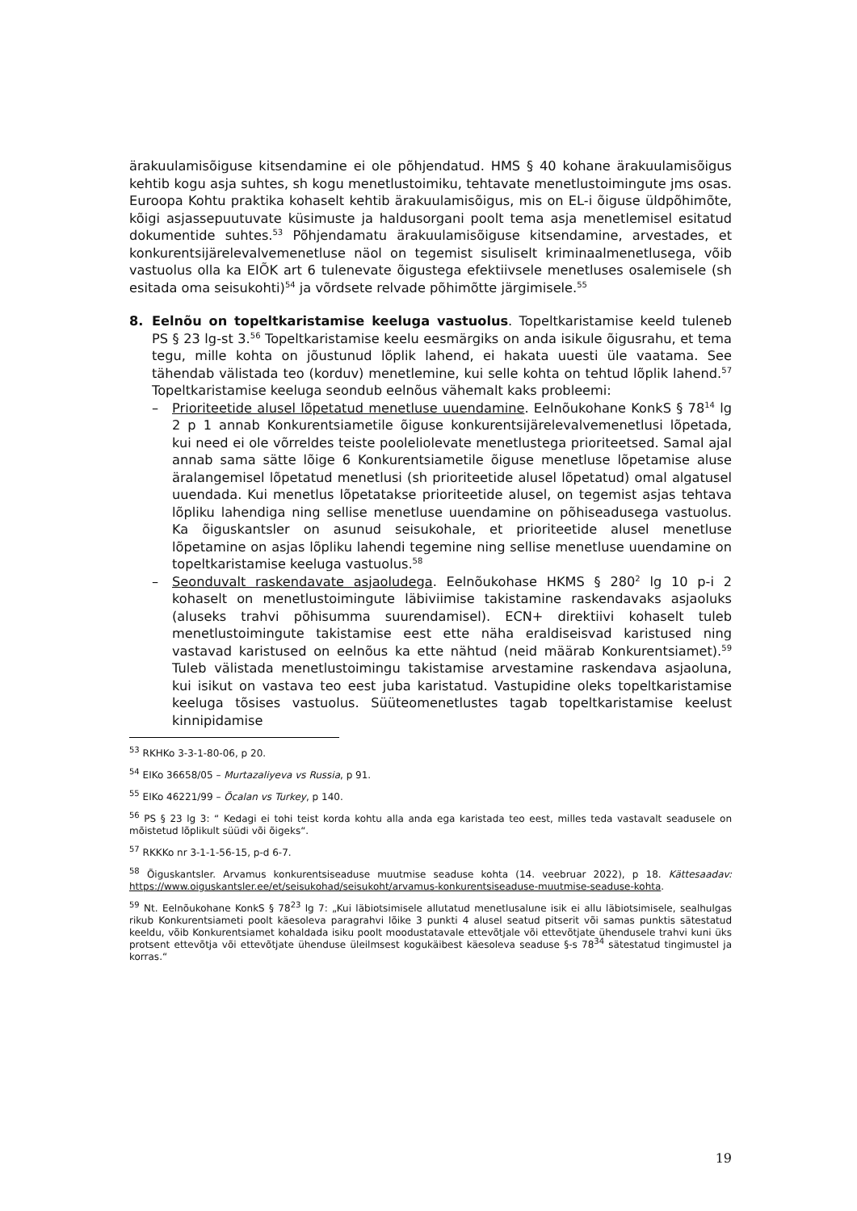ärakuulamisõiguse kitsendamine ei ole põhjendatud. HMS § 40 kohane ärakuulamisõigus kehtib kogu asja suhtes, sh kogu menetlustoimiku, tehtavate menetlustoimingute jms osas. Euroopa Kohtu praktika kohaselt kehtib ärakuulamisõigus, mis on EL-i õiguse üldpõhimõte, kõigi asjassepuutuvate küsimuste ja haldusorgani poolt tema asja menetlemisel esitatud dokumentide suhtes.<sup>53</sup> Põhjendamatu ärakuulamisõiguse kitsendamine, arvestades, et konkurentsijärelevalvemenetluse näol on tegemist sisuliselt kriminaalmenetlusega, võib vastuolus olla ka EIÕK art 6 tulenevate õigustega efektiivsele menetluses osalemisele (sh esitada oma seisukohti)<sup>54</sup> ja võrdsete relvade põhimõtte järgimisele.<sup>55</sup>
8. Eelnõu on topeltkaristamise keeluga vastuolus. Topeltkaristamise keeld tuleneb PS § 23 lg-st 3.<sup>56</sup> Topeltkaristamise keelu eesmärgiks on anda isikule õigusrahu, et tema tegu, mille kohta on jõustunud lõplik lahend, ei hakata uuesti üle vaatama. See tähendab välistada teo (korduv) menetlemine, kui selle kohta on tehtud lõplik lahend.<sup>57</sup> Topeltkaristamise keeluga seondub eelnõus vähemalt kaks probleemi:
– Prioriteetide alusel lõpetatud menetluse uuendamine. Eelnõukohane KonkS § 78<sup>14</sup> lg 2 p 1 annab Konkurentsiametile õiguse konkurentsijärelevalvemenetlusi lõpetada, kui need ei ole võrreldes teiste pooleliolevate menetlustega prioriteetsed. Samal ajal annab sama sätte lõige 6 Konkurentsiametile õiguse menetluse lõpetamise aluse äralangemisel lõpetatud menetlusi (sh prioriteetide alusel lõpetatud) omal algatusel uuendada. Kui menetlus lõpetatakse prioriteetide alusel, on tegemist asjas tehtava lõpliku lahendiga ning sellise menetluse uuendamine on põhiseadusega vastuolus. Ka õiguskantsler on asunud seisukohale, et prioriteetide alusel menetluse lõpetamine on asjas lõpliku lahendi tegemine ning sellise menetluse uuendamine on topeltkaristamise keeluga vastuolus.<sup>58</sup>
– Seonduvalt raskendavate asjaoludega. Eelnõukohase HKMS § 280<sup>2</sup> lg 10 p-i 2 kohaselt on menetlustoimingute läbiviimise takistamine raskendavaks asjaoluks (aluseks trahvi põhisumma suurendamisel). ECN+ direktiivi kohaselt tuleb menetlustoimingute takistamise eest ette näha eraldiseisvad karistused ning vastavad karistused on eelnõus ka ette nähtud (neid määrab Konkurentsiamet).<sup>59</sup> Tuleb välistada menetlustoimingu takistamise arvestamine raskendava asjaoluna, kui isikut on vastava teo eest juba karistatud. Vastupidine oleks topeltkaristamise keeluga tõsises vastuolus. Süüteomenetlustes tagab topeltkaristamise keelust kinnipidamise
<sup>53</sup> RKHKo 3-3-1-80-06, p 20.
<sup>54</sup> EIKo 36658/05 – Murtazaliyeva vs Russia, p 91.
<sup>55</sup> EIKo 46221/99 – Öcalan vs Turkey, p 140.
<sup>56</sup> PS § 23 lg 3: “ Kedagi ei tohi teist korda kohtu alla anda ega karistada teo eest, milles teda vastavalt seadusele on mõistetud lõplikult süüdi või õigeks“.
<sup>57</sup> RKKKo nr 3-1-1-56-15, p-d 6-7.
<sup>58</sup> Õiguskantsler. Arvamus konkurentsiseaduse muutmise seaduse kohta (14. veebruar 2022), p 18. Kättesaadav: https://www.oiguskantsler.ee/et/seisukohad/seisukoht/arvamus-konkurentsiseaduse-muutmise-seaduse-kohta.
<sup>59</sup> Nt. Eelnõukohane KonkS § 78<sup>23</sup> lg 7: „Kui läbiotsimisele allutatud menetlusalune isik ei allu läbiotsimisele, sealhulgas rikub Konkurentsiameti poolt käesoleva paragrahvi lõike 3 punkti 4 alusel seatud pitserit või samas punktis sätestatud keeldu, võib Konkurentsiamet kohaldada isiku poolt moodustatavale ettevõtjale või ettevõtjate ühendusele trahvi kuni üks protsent ettevõtja või ettevõtjate ühenduse üleilmsest kogukäibest käesoleva seaduse §-s 78<sup>34</sup> sätestatud tingimustel ja korras.“
19